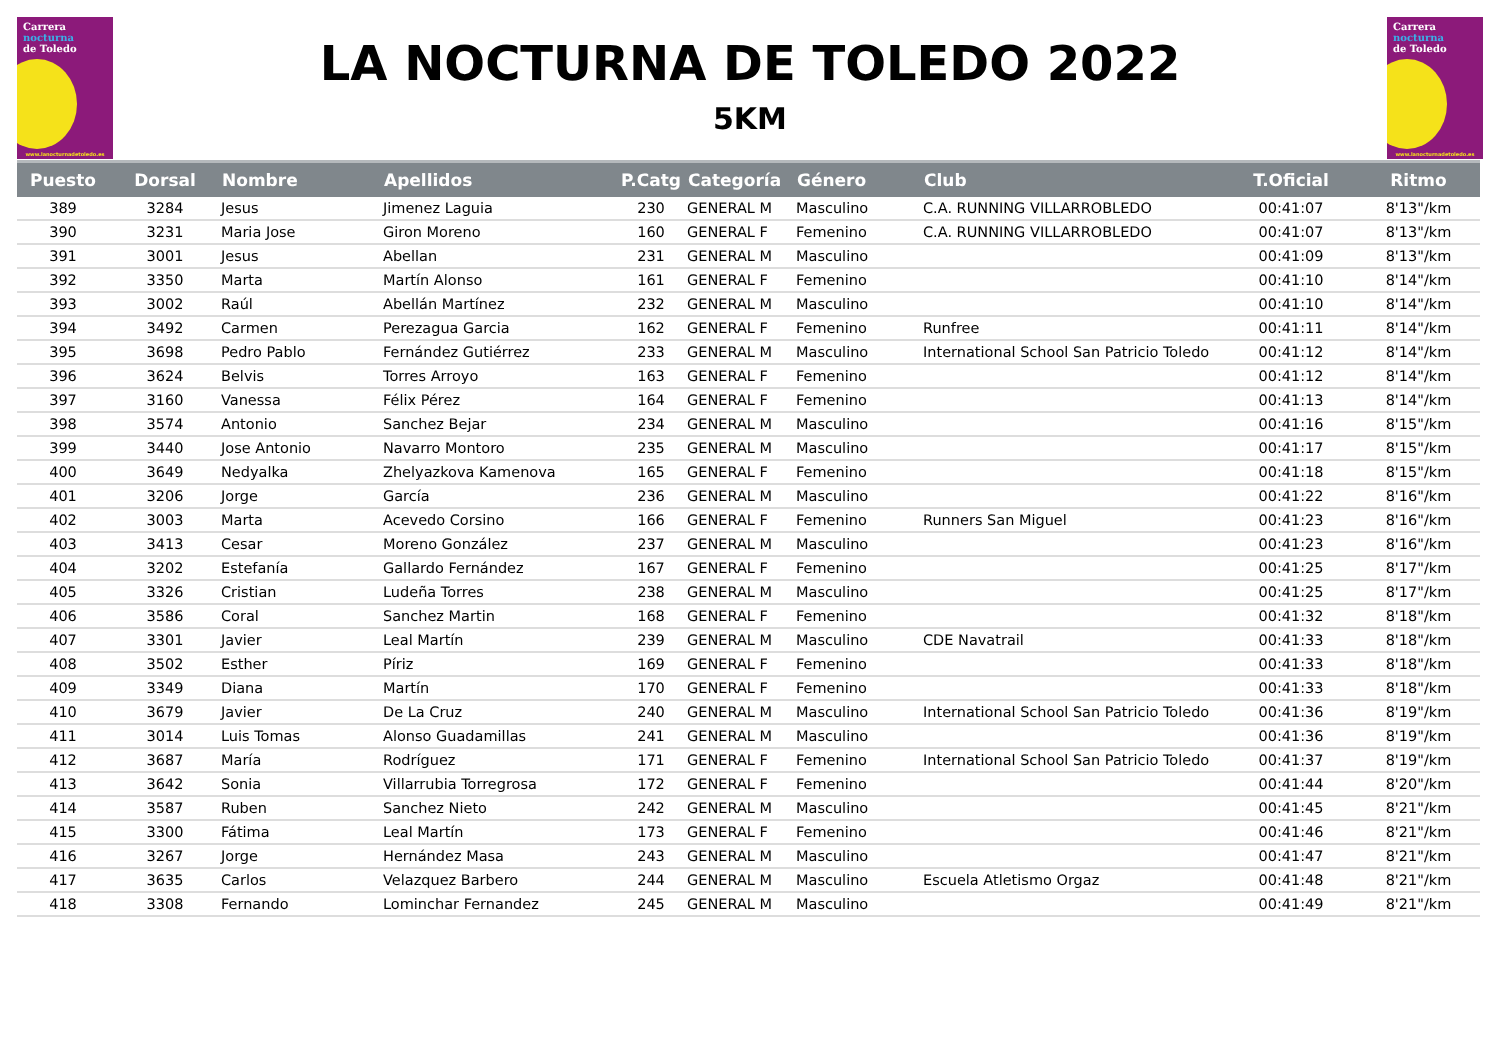Carrera
nocturna
de Toledo
www.lanocturnadetoledo.es
LA NOCTURNA DE TOLEDO 2022
5KM
Carrera
nocturna
de Toledo
www.lanocturnadetoledo.es
| Puesto | Dorsal | Nombre | Apellidos | P.Catg | Categoría | Género | Club | T.Oficial | Ritmo |
| --- | --- | --- | --- | --- | --- | --- | --- | --- | --- |
| 389 | 3284 | Jesus | Jimenez Laguia | 230 | GENERAL M | Masculino | C.A. RUNNING VILLARROBLEDO | 00:41:07 | 8'13"/km |
| 390 | 3231 | Maria Jose | Giron Moreno | 160 | GENERAL F | Femenino | C.A. RUNNING VILLARROBLEDO | 00:41:07 | 8'13"/km |
| 391 | 3001 | Jesus | Abellan | 231 | GENERAL M | Masculino | | 00:41:09 | 8'13"/km |
| 392 | 3350 | Marta | Martín Alonso | 161 | GENERAL F | Femenino | | 00:41:10 | 8'14"/km |
| 393 | 3002 | Raúl | Abellán Martínez | 232 | GENERAL M | Masculino | | 00:41:10 | 8'14"/km |
| 394 | 3492 | Carmen | Perezagua Garcia | 162 | GENERAL F | Femenino | Runfree | 00:41:11 | 8'14"/km |
| 395 | 3698 | Pedro Pablo | Fernández Gutiérrez | 233 | GENERAL M | Masculino | International School San Patricio Toledo | 00:41:12 | 8'14"/km |
| 396 | 3624 | Belvis | Torres Arroyo | 163 | GENERAL F | Femenino | | 00:41:12 | 8'14"/km |
| 397 | 3160 | Vanessa | Félix Pérez | 164 | GENERAL F | Femenino | | 00:41:13 | 8'14"/km |
| 398 | 3574 | Antonio | Sanchez Bejar | 234 | GENERAL M | Masculino | | 00:41:16 | 8'15"/km |
| 399 | 3440 | Jose Antonio | Navarro Montoro | 235 | GENERAL M | Masculino | | 00:41:17 | 8'15"/km |
| 400 | 3649 | Nedyalka | Zhelyazkova Kamenova | 165 | GENERAL F | Femenino | | 00:41:18 | 8'15"/km |
| 401 | 3206 | Jorge | García | 236 | GENERAL M | Masculino | | 00:41:22 | 8'16"/km |
| 402 | 3003 | Marta | Acevedo Corsino | 166 | GENERAL F | Femenino | Runners San Miguel | 00:41:23 | 8'16"/km |
| 403 | 3413 | Cesar | Moreno González | 237 | GENERAL M | Masculino | | 00:41:23 | 8'16"/km |
| 404 | 3202 | Estefanía | Gallardo Fernández | 167 | GENERAL F | Femenino | | 00:41:25 | 8'17"/km |
| 405 | 3326 | Cristian | Ludeña Torres | 238 | GENERAL M | Masculino | | 00:41:25 | 8'17"/km |
| 406 | 3586 | Coral | Sanchez Martin | 168 | GENERAL F | Femenino | | 00:41:32 | 8'18"/km |
| 407 | 3301 | Javier | Leal Martín | 239 | GENERAL M | Masculino | CDE Navatrail | 00:41:33 | 8'18"/km |
| 408 | 3502 | Esther | Píriz | 169 | GENERAL F | Femenino | | 00:41:33 | 8'18"/km |
| 409 | 3349 | Diana | Martín | 170 | GENERAL F | Femenino | | 00:41:33 | 8'18"/km |
| 410 | 3679 | Javier | De La Cruz | 240 | GENERAL M | Masculino | International School San Patricio Toledo | 00:41:36 | 8'19"/km |
| 411 | 3014 | Luis Tomas | Alonso Guadamillas | 241 | GENERAL M | Masculino | | 00:41:36 | 8'19"/km |
| 412 | 3687 | María | Rodríguez | 171 | GENERAL F | Femenino | International School San Patricio Toledo | 00:41:37 | 8'19"/km |
| 413 | 3642 | Sonia | Villarrubia Torregrosa | 172 | GENERAL F | Femenino | | 00:41:44 | 8'20"/km |
| 414 | 3587 | Ruben | Sanchez Nieto | 242 | GENERAL M | Masculino | | 00:41:45 | 8'21"/km |
| 415 | 3300 | Fátima | Leal Martín | 173 | GENERAL F | Femenino | | 00:41:46 | 8'21"/km |
| 416 | 3267 | Jorge | Hernández Masa | 243 | GENERAL M | Masculino | | 00:41:47 | 8'21"/km |
| 417 | 3635 | Carlos | Velazquez Barbero | 244 | GENERAL M | Masculino | Escuela Atletismo Orgaz | 00:41:48 | 8'21"/km |
| 418 | 3308 | Fernando | Lominchar Fernandez | 245 | GENERAL M | Masculino | | 00:41:49 | 8'21"/km |